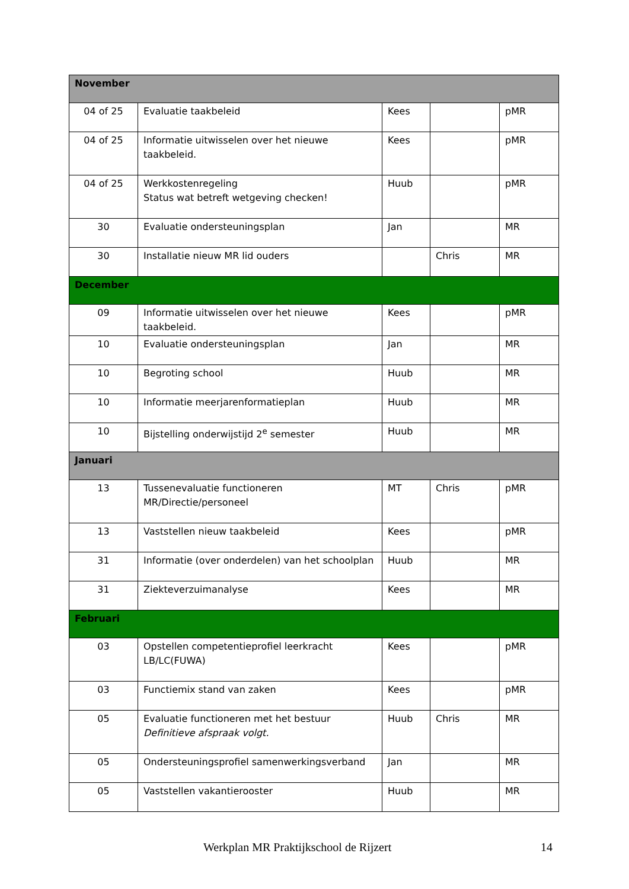| November | | | | |
| 04 of 25 | Evaluatie taakbeleid | Kees | | pMR |
| 04 of 25 | Informatie uitwisselen over het nieuwe taakbeleid. | Kees | | pMR |
| 04 of 25 | Werkkostenregeling Status wat betreft wetgeving checken! | Huub | | pMR |
| 30 | Evaluatie ondersteuningsplan | Jan | | MR |
| 30 | Installatie nieuw MR lid ouders | | Chris | MR |
| December | | | | |
| 09 | Informatie uitwisselen over het nieuwe taakbeleid. | Kees | | pMR |
| 10 | Evaluatie ondersteuningsplan | Jan | | MR |
| 10 | Begroting school | Huub | | MR |
| 10 | Informatie meerjarenformatieplan | Huub | | MR |
| 10 | Bijstelling onderwijstijd 2<sup>e</sup> semester | Huub | | MR |
| Januari | | | | |
| 13 | Tussenevaluatie functioneren MR/Directie/personeel | MT | Chris | pMR |
| 13 | Vaststellen nieuw taakbeleid | Kees | | pMR |
| 31 | Informatie (over onderdelen) van het schoolplan | Huub | | MR |
| 31 | Ziekteverzuimanalyse | Kees | | MR |
| Februari | | | | |
| 03 | Opstellen competentieprofiel leerkracht LB/LC(FUWA) | Kees | | pMR |
| 03 | Functiemix stand van zaken | Kees | | pMR |
| 05 | Evaluatie functioneren met het bestuur Definitieve afspraak volgt. | Huub | Chris | MR |
| 05 | Ondersteuningsprofiel samenwerkingsverband | Jan | | MR |
| 05 | Vaststellen vakantierooster | Huub | | MR |
Werkplan MR Praktijkschool de Rijzert 14